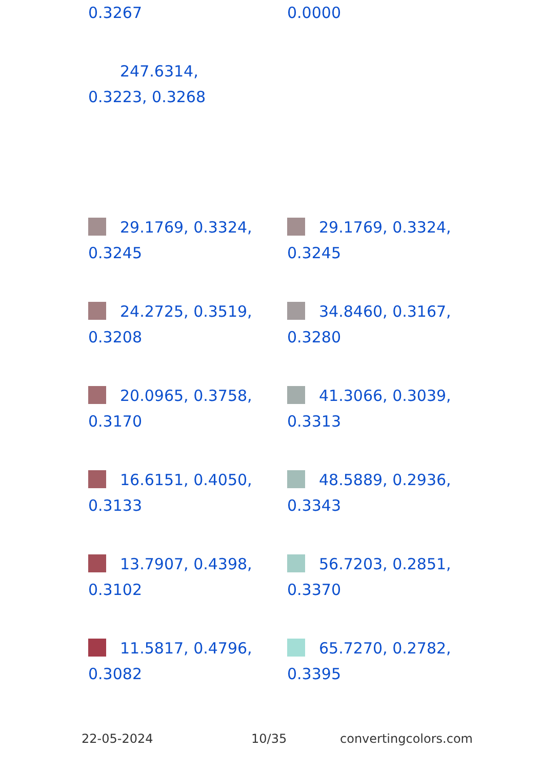0.3267 0.0000
247.6314, 0.3223, 0.3268
29.1769, 0.3324, 0.3245
29.1769, 0.3324, 0.3245
24.2725, 0.3519, 0.3208
34.8460, 0.3167, 0.3280
20.0965, 0.3758, 0.3170
41.3066, 0.3039, 0.3313
16.6151, 0.4050, 0.3133
48.5889, 0.2936, 0.3343
13.7907, 0.4398, 0.3102
56.7203, 0.2851, 0.3370
11.5817, 0.4796, 0.3082
65.7270, 0.2782, 0.3395
22-05-2024 10/35 convertingcolors.com